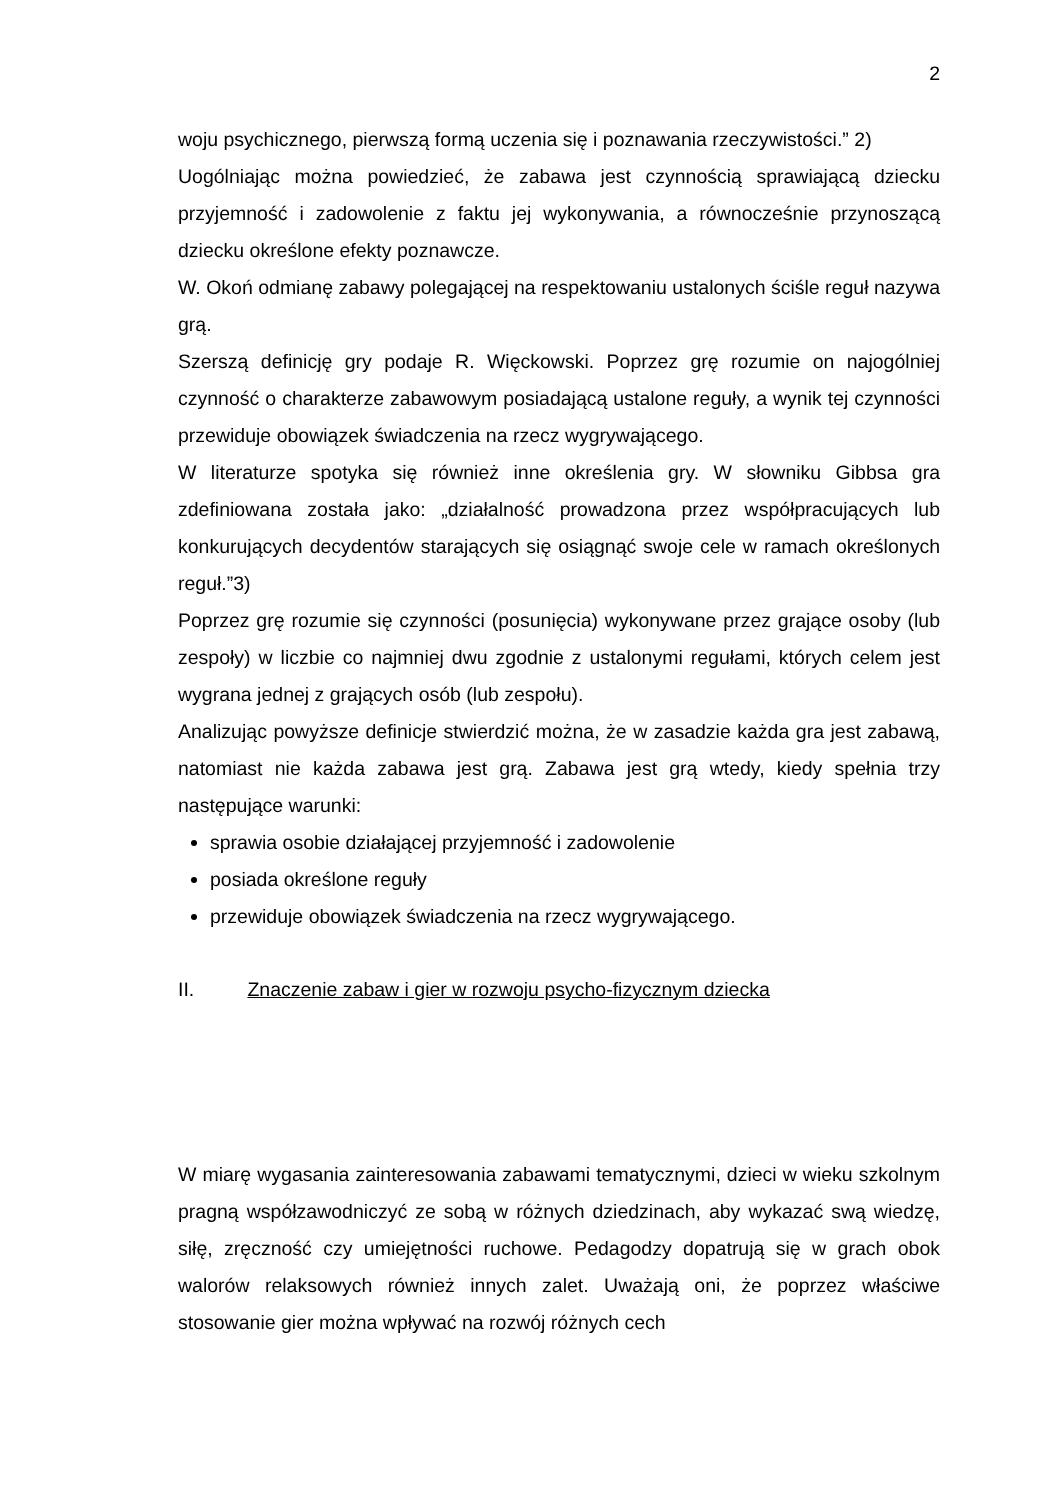2
woju psychicznego, pierwszą formą uczenia się i poznawania rzeczywistości.” 2)
Uogólniając można powiedzieć, że zabawa jest czynnością sprawiającą dziecku przyjemność i zadowolenie z faktu jej wykonywania, a równocześnie przynoszącą dziecku określone efekty poznawcze.
W. Okoń odmianę zabawy polegającej na respektowaniu ustalonych ściśle reguł nazywa grą.
Szerszą definicję gry podaje R. Więckowski. Poprzez grę rozumie on najogólniej czynność o charakterze zabawowym posiadającą ustalone reguły, a wynik tej czynności przewiduje obowiązek świadczenia na rzecz wygrywającego.
W literaturze spotyka się również inne określenia gry. W słowniku Gibbsa gra zdefiniowana została jako: „działalność prowadzona przez współpracujących lub konkurujących decydentów starających się osiągnąć swoje cele w ramach określonych reguł.”3)
Poprzez grę rozumie się czynności (posunięcia) wykonywane przez grające osoby (lub zespoły) w liczbie co najmniej dwu zgodnie z ustalonymi regułami, których celem jest wygrana jednej z grających osób (lub zespołu).
Analizując powyższe definicje stwierdzić można, że w zasadzie każda gra jest zabawą, natomiast nie każda zabawa jest grą. Zabawa jest grą wtedy, kiedy spełnia trzy następujące warunki:
sprawia osobie działającej przyjemność i zadowolenie
posiada określone reguły
przewiduje obowiązek świadczenia na rzecz wygrywającego.
II. Znaczenie zabaw i gier w rozwoju psycho-fizycznym dziecka
W miarę wygasania zainteresowania zabawami tematycznymi, dzieci w wieku szkolnym pragną współzawodniczyć ze sobą w różnych dziedzinach, aby wykazać swą wiedzę, siłę, zręczność czy umiejętności ruchowe. Pedagodzy dopatrują się w grach obok walorów relaksowych również innych zalet. Uważają oni, że poprzez właściwe stosowanie gier można wpływać na rozwój różnych cech